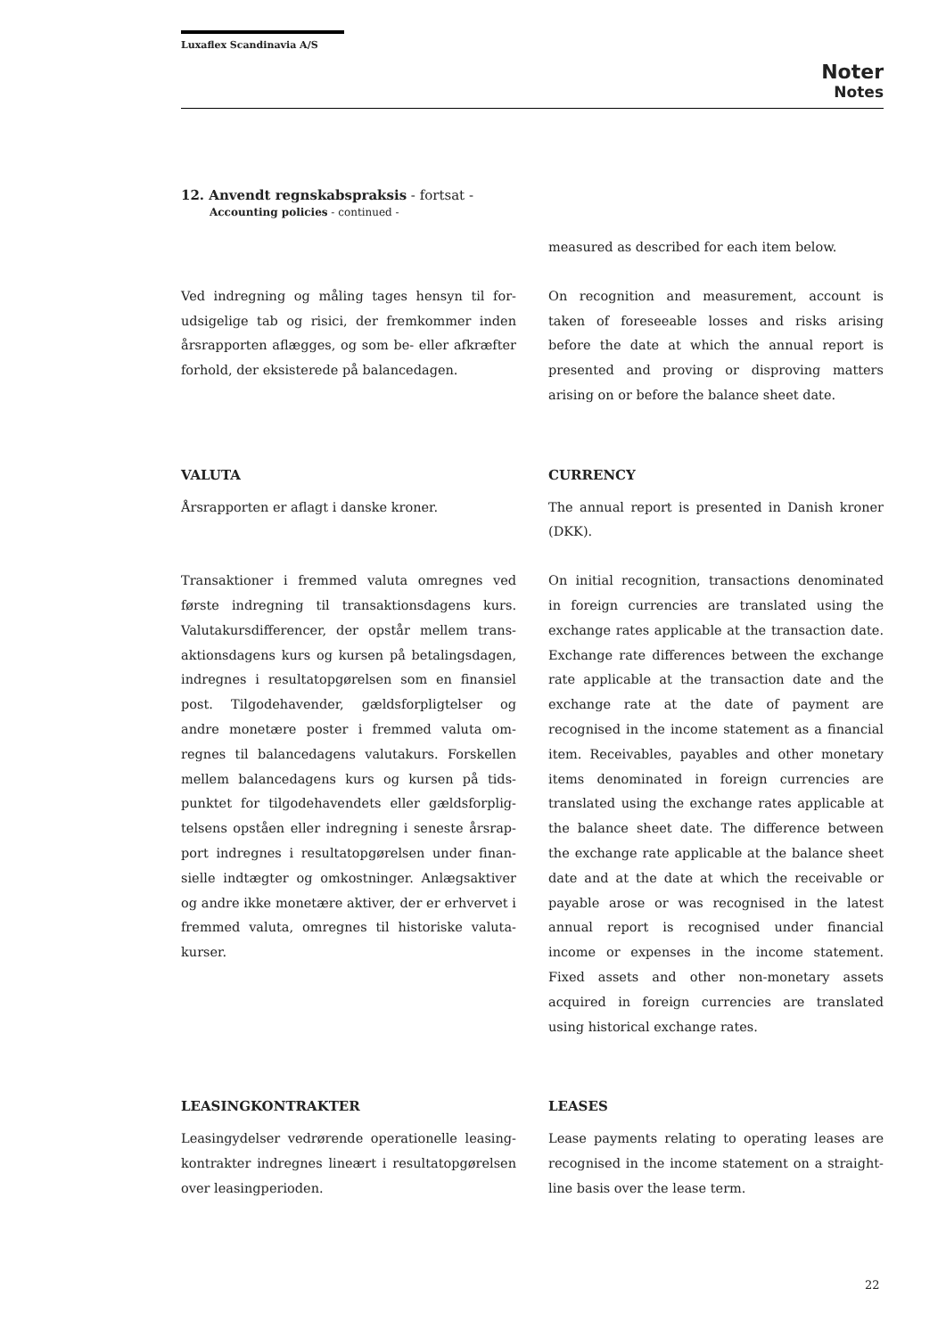Luxaflex Scandinavia A/S
Noter
Notes
12. Anvendt regnskabspraksis - fortsat -
Accounting policies - continued -
measured as described for each item below.
Ved indregning og måling tages hensyn til for­udsigelige tab og risici, der fremkommer inden årsrapporten aflægges, og som be- eller afkræfter forhold, der eksisterede på balancedagen.
On recognition and measurement, account is taken of foreseeable losses and risks arising before the date at which the annual report is presented and proving or disproving matters arising on or before the balance sheet date.
VALUTA
Årsrapporten er aflagt i danske kroner.
CURRENCY
The annual report is presented in Danish kroner (DKK).
Transaktioner i fremmed valuta omregnes ved første indregning til transaktionsdagens kurs. Valutakursdifferencer, der opstår mellem trans­aktionsdagens kurs og kursen på betalingsda­gen, indregnes i resultatopgørelsen som en fi­nansiel post. Tilgodehavender, gældsforpligtelser og andre monetære poster i fremmed valuta om­regnes til balancedagens valutakurs. Forskellen mellem balancedagens kurs og kursen på tids­punktet for tilgodehavendets eller gældsforplig­telsens opståen eller indregning i seneste årsrap­port indregnes i resultatopgørelsen under finan­sielle indtægter og omkostninger. Anlægsaktiver og andre ikke monetære aktiver, der er erhvervet i fremmed valuta, omregnes til historiske valuta­kurser.
On initial recognition, transactions denominated in foreign currencies are translated using the exchange rates applicable at the transaction date. Exchange rate differences between the exchange rate applicable at the transaction date and the exchange rate at the date of payment are recognised in the income statement as a financial item. Receivables, payables and other monetary items denominated in foreign currencies are translated using the exchange rates applicable at the balance sheet date. The difference between the exchange rate applicable at the balance sheet date and at the date at which the receivable or payable arose or was recognised in the latest annual report is recognised under financial income or expenses in the income statement. Fixed assets and other non-monetary assets acquired in foreign currencies are translated using historical exchange rates.
LEASINGKONTRAKTER
Leasingydelser vedrørende operationelle leasing­kontrakter indregnes lineært i resultatopgørelsen over leasingperioden.
LEASES
Lease payments relating to operating leases are recognised in the income statement on a straight-line basis over the lease term.
22